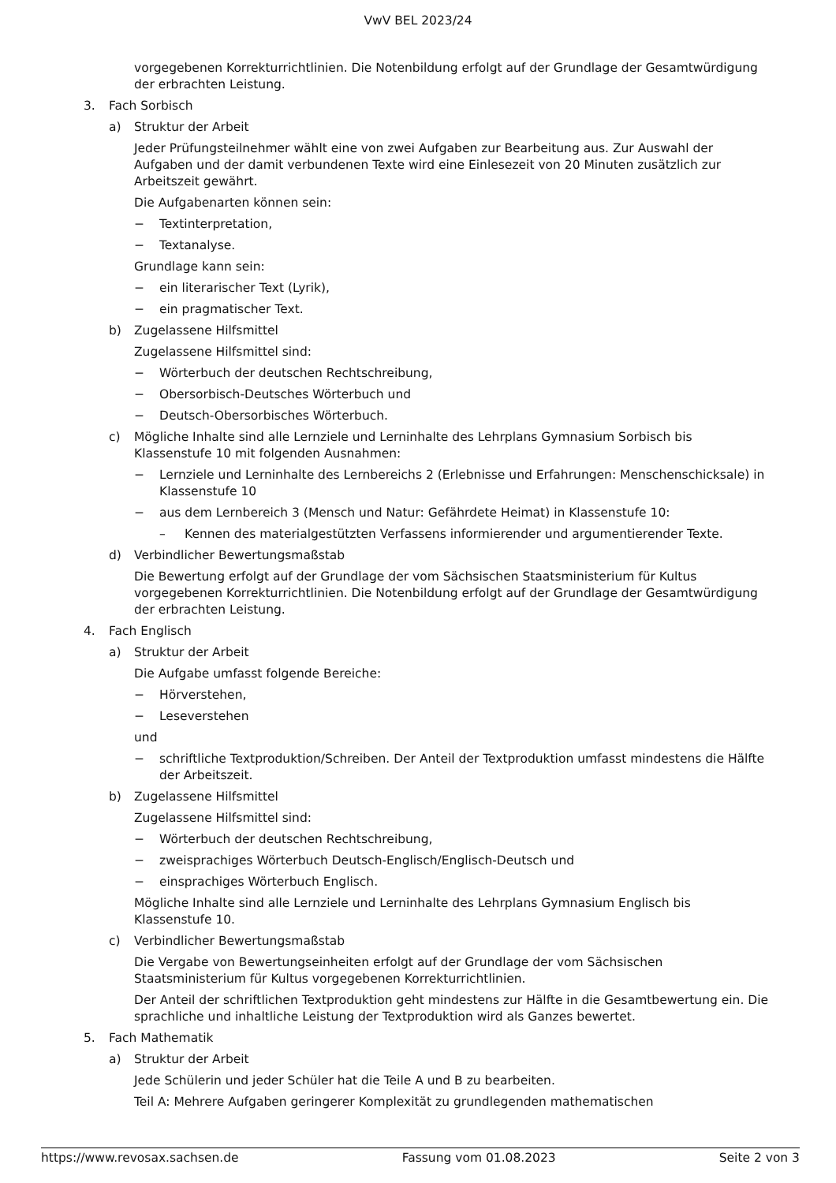VwV BEL 2023/24
vorgegebenen Korrekturrichtlinien. Die Notenbildung erfolgt auf der Grundlage der Gesamtwürdigung der erbrachten Leistung.
3. Fach Sorbisch
a) Struktur der Arbeit
Jeder Prüfungsteilnehmer wählt eine von zwei Aufgaben zur Bearbeitung aus. Zur Auswahl der Aufgaben und der damit verbundenen Texte wird eine Einlesezeit von 20 Minuten zusätzlich zur Arbeitszeit gewährt.
Die Aufgabenarten können sein:
− Textinterpretation,
− Textanalyse.
Grundlage kann sein:
− ein literarischer Text (Lyrik),
− ein pragmatischer Text.
b) Zugelassene Hilfsmittel
Zugelassene Hilfsmittel sind:
− Wörterbuch der deutschen Rechtschreibung,
− Obersorbisch-Deutsches Wörterbuch und
− Deutsch-Obersorbisches Wörterbuch.
c) Mögliche Inhalte sind alle Lernziele und Lerninhalte des Lehrplans Gymnasium Sorbisch bis Klassenstufe 10 mit folgenden Ausnahmen:
− Lernziele und Lerninhalte des Lernbereichs 2 (Erlebnisse und Erfahrungen: Menschenschicksale) in Klassenstufe 10
− aus dem Lernbereich 3 (Mensch und Natur: Gefährdete Heimat) in Klassenstufe 10:
– Kennen des materialgestützten Verfassens informierender und argumentierender Texte.
d) Verbindlicher Bewertungsmaßstab
Die Bewertung erfolgt auf der Grundlage der vom Sächsischen Staatsministerium für Kultus vorgegebenen Korrekturrichtlinien. Die Notenbildung erfolgt auf der Grundlage der Gesamtwürdigung der erbrachten Leistung.
4. Fach Englisch
a) Struktur der Arbeit
Die Aufgabe umfasst folgende Bereiche:
− Hörverstehen,
− Leseverstehen
und
− schriftliche Textproduktion/Schreiben. Der Anteil der Textproduktion umfasst mindestens die Hälfte der Arbeitszeit.
b) Zugelassene Hilfsmittel
Zugelassene Hilfsmittel sind:
− Wörterbuch der deutschen Rechtschreibung,
− zweisprachiges Wörterbuch Deutsch-Englisch/Englisch-Deutsch und
− einsprachiges Wörterbuch Englisch.
Mögliche Inhalte sind alle Lernziele und Lerninhalte des Lehrplans Gymnasium Englisch bis Klassenstufe 10.
c) Verbindlicher Bewertungsmaßstab
Die Vergabe von Bewertungseinheiten erfolgt auf der Grundlage der vom Sächsischen Staatsministerium für Kultus vorgegebenen Korrekturrichtlinien.
Der Anteil der schriftlichen Textproduktion geht mindestens zur Hälfte in die Gesamtbewertung ein. Die sprachliche und inhaltliche Leistung der Textproduktion wird als Ganzes bewertet.
5. Fach Mathematik
a) Struktur der Arbeit
Jede Schülerin und jeder Schüler hat die Teile A und B zu bearbeiten.
Teil A: Mehrere Aufgaben geringerer Komplexität zu grundlegenden mathematischen
https://www.revosax.sachsen.de Fassung vom 01.08.2023 Seite 2 von 3